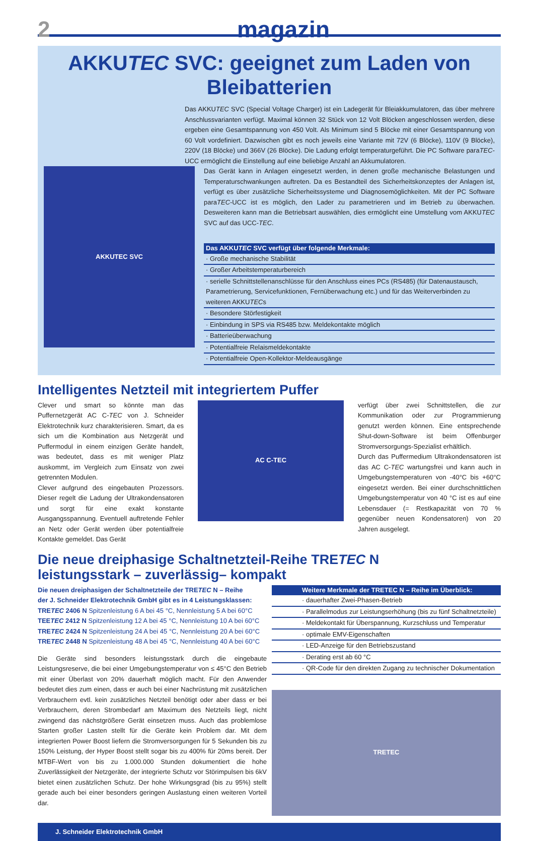2 magazin
AKKUTEC SVC: geeignet zum Laden von Bleibatterien
Das AKKUTEC SVC (Special Voltage Charger) ist ein Ladegerät für Bleiakkumulatoren, das über mehrere Anschlussvarianten verfügt. Maximal können 32 Stück von 12 Volt Blöcken angeschlossen werden, diese ergeben eine Gesamtspannung von 450 Volt. Als Minimum sind 5 Blöcke mit einer Gesamtspannung von 60 Volt vordefiniert. Dazwischen gibt es noch jeweils eine Variante mit 72V (6 Blöcke), 110V (9 Blöcke), 220V (18 Blöcke) und 366V (26 Blöcke). Die Ladung erfolgt temperaturgeführt. Die PC Software paraTEC-UCC ermöglicht die Einstellung auf eine beliebige Anzahl an Akkumulatoren.
AKKUTEC SVC
Das Gerät kann in Anlagen eingesetzt werden, in denen große mechanische Belastungen und Temperaturschwankungen auftreten. Da es Bestandteil des Sicherheitskonzeptes der Anlagen ist, verfügt es über zusätzliche Sicherheitssysteme und Diagnosemöglichkeiten. Mit der PC Software paraTEC-UCC ist es möglich, den Lader zu parametrieren und im Betrieb zu überwachen. Desweiteren kann man die Betriebsart auswählen, dies ermöglicht eine Umstellung vom AKKUTEC SVC auf das UCC-TEC.
Das AKKUTEC SVC verfügt über folgende Merkmale:
· Große mechanische Stabilität
· Großer Arbeitstemperaturbereich
· serielle Schnittstellenanschlüsse für den Anschluss eines PCs (RS485) (für Datenaustausch, Parametrierung, Servicefunktionen, Fernüberwachung etc.) und für das Weiterverbinden zu weiteren AKKUTECs
· Besondere Störfestigkeit
· Einbindung in SPS via RS485 bzw. Meldekontakte möglich
· Batterieüberwachung
· Potentialfreie Relaismeldekontakte
· Potentialfreie Open-Kollektor-Meldeausgänge
Intelligentes Netzteil mit integriertem Puffer
Clever und smart so könnte man das Puffernetzgerät AC C-TEC von J. Schneider Elektrotechnik kurz charakterisieren. Smart, da es sich um die Kombination aus Netzgerät und Puffermodul in einem einzigen Geräte handelt, was bedeutet, dass es mit weniger Platz auskommt, im Vergleich zum Einsatz von zwei getrennten Modulen.
Clever aufgrund des eingebauten Prozessors. Dieser regelt die Ladung der Ultrakondensatoren und sorgt für eine exakt konstante Ausgangsspannung. Eventuell auftretende Fehler an Netz oder Gerät werden über potentialfreie Kontakte gemeldet. Das Gerät
AC C-TEC
verfügt über zwei Schnittstellen, die zur Kommunikation oder zur Programmierung genutzt werden können. Eine entsprechende Shut-down-Software ist beim Offenburger Stromversorgungs-Spezialist erhältlich.
Durch das Puffermedium Ultrakondensatoren ist das AC C-TEC wartungsfrei und kann auch in Umgebungstemperaturen von -40°C bis +60°C eingesetzt werden. Bei einer durchschnittlichen Umgebungstemperatur von 40 °C ist es auf eine Lebensdauer (= Restkapazität von 70 % gegenüber neuen Kondensatoren) von 20 Jahren ausgelegt.
Die neue dreiphasige Schaltnetzteil-Reihe TRETEC N
leistungsstark – zuverlässig– kompakt
Die neuen dreiphasigen der Schaltnetzteile der TRETEC N – Reihe
der J. Schneider Elektrotechnik GmbH gibt es in 4 Leistungsklassen:
TRETEC 2406 N Spitzenleistung 6 A bei 45 °C, Nennleistung 5 A bei 60°C
TEETEC 2412 N Spitzenleistung 12 A bei 45 °C, Nennleistung 10 A bei 60°C
TRETEC 2424 N Spitzenleistung 24 A bei 45 °C, Nennleistung 20 A bei 60°C
TRETEC 2448 N Spitzenleistung 48 A bei 45 °C, Nennleistung 40 A bei 60°C
Die Geräte sind besonders leistungsstark durch die eingebaute Leistungsreserve, die bei einer Umgebungstemperatur von ≤ 45°C den Betrieb mit einer Überlast von 20% dauerhaft möglich macht. Für den Anwender bedeutet dies zum einen, dass er auch bei einer Nachrüstung mit zusätzlichen Verbrauchern evtl. kein zusätzliches Netzteil benötigt oder aber dass er bei Verbrauchern, deren Strombedarf am Maximum des Netzteils liegt, nicht zwingend das nächstgrößere Gerät einsetzen muss. Auch das problemlose Starten großer Lasten stellt für die Geräte kein Problem dar. Mit dem integrierten Power Boost liefern die Stromversorgungen für 5 Sekunden bis zu 150% Leistung, der Hyper Boost stellt sogar bis zu 400% für 20ms bereit. Der MTBF-Wert von bis zu 1.000.000 Stunden dokumentiert die hohe Zuverlässigkeit der Netzgeräte, der integrierte Schutz vor Störimpulsen bis 6kV bietet einen zusätzlichen Schutz. Der hohe Wirkungsgrad (bis zu 95%) stellt gerade auch bei einer besonders geringen Auslastung einen weiteren Vorteil dar.
Weitere Merkmale der TRETEC N – Reihe im Überblick:
· dauerhafter Zwei-Phasen-Betrieb
· Parallelmodus zur Leistungserhöhung (bis zu fünf Schaltnetzteile)
· Meldekontakt für Überspannung, Kurzschluss und Temperatur
· optimale EMV-Eigenschaften
· LED-Anzeige für den Betriebszustand
· Derating erst ab 60 °C
· QR-Code für den direkten Zugang zu technischer Dokumentation
TRETEC
J. Schneider Elektrotechnik GmbH